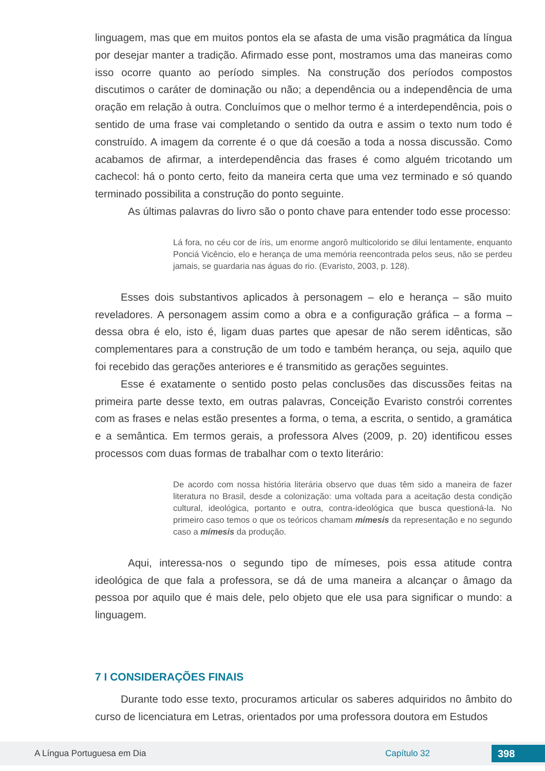linguagem, mas que em muitos pontos ela se afasta de uma visão pragmática da língua por desejar manter a tradição. Afirmado esse pont, mostramos uma das maneiras como isso ocorre quanto ao período simples. Na construção dos períodos compostos discutimos o caráter de dominação ou não; a dependência ou a independência de uma oração em relação à outra. Concluímos que o melhor termo é a interdependência, pois o sentido de uma frase vai completando o sentido da outra e assim o texto num todo é construído. A imagem da corrente é o que dá coesão a toda a nossa discussão. Como acabamos de afirmar, a interdependência das frases é como alguém tricotando um cachecol: há o ponto certo, feito da maneira certa que uma vez terminado e só quando terminado possibilita a construção do ponto seguinte.
As últimas palavras do livro são o ponto chave para entender todo esse processo:
Lá fora, no céu cor de íris, um enorme angorô multicolorido se dilui lentamente, enquanto Ponciá Vicêncio, elo e herança de uma memória reencontrada pelos seus, não se perdeu jamais, se guardaria nas águas do rio. (Evaristo, 2003, p. 128).
Esses dois substantivos aplicados à personagem – elo e herança – são muito reveladores. A personagem assim como a obra e a configuração gráfica – a forma – dessa obra é elo, isto é, ligam duas partes que apesar de não serem idênticas, são complementares para a construção de um todo e também herança, ou seja, aquilo que foi recebido das gerações anteriores e é transmitido as gerações seguintes.
Esse é exatamente o sentido posto pelas conclusões das discussões feitas na primeira parte desse texto, em outras palavras, Conceição Evaristo constrói correntes com as frases e nelas estão presentes a forma, o tema, a escrita, o sentido, a gramática e a semântica. Em termos gerais, a professora Alves (2009, p. 20) identificou esses processos com duas formas de trabalhar com o texto literário:
De acordo com nossa história literária observo que duas têm sido a maneira de fazer literatura no Brasil, desde a colonização: uma voltada para a aceitação desta condição cultural, ideológica, portanto e outra, contra-ideológica que busca questioná-la. No primeiro caso temos o que os teóricos chamam mímesis da representação e no segundo caso a mímesis da produção.
Aqui, interessa-nos o segundo tipo de mímeses, pois essa atitude contra ideológica de que fala a professora, se dá de uma maneira a alcançar o âmago da pessoa por aquilo que é mais dele, pelo objeto que ele usa para significar o mundo: a linguagem.
7 I CONSIDERAÇÕES FINAIS
Durante todo esse texto, procuramos articular os saberes adquiridos no âmbito do curso de licenciatura em Letras, orientados por uma professora doutora em Estudos
A Língua Portuguesa em Dia Capítulo 32 398